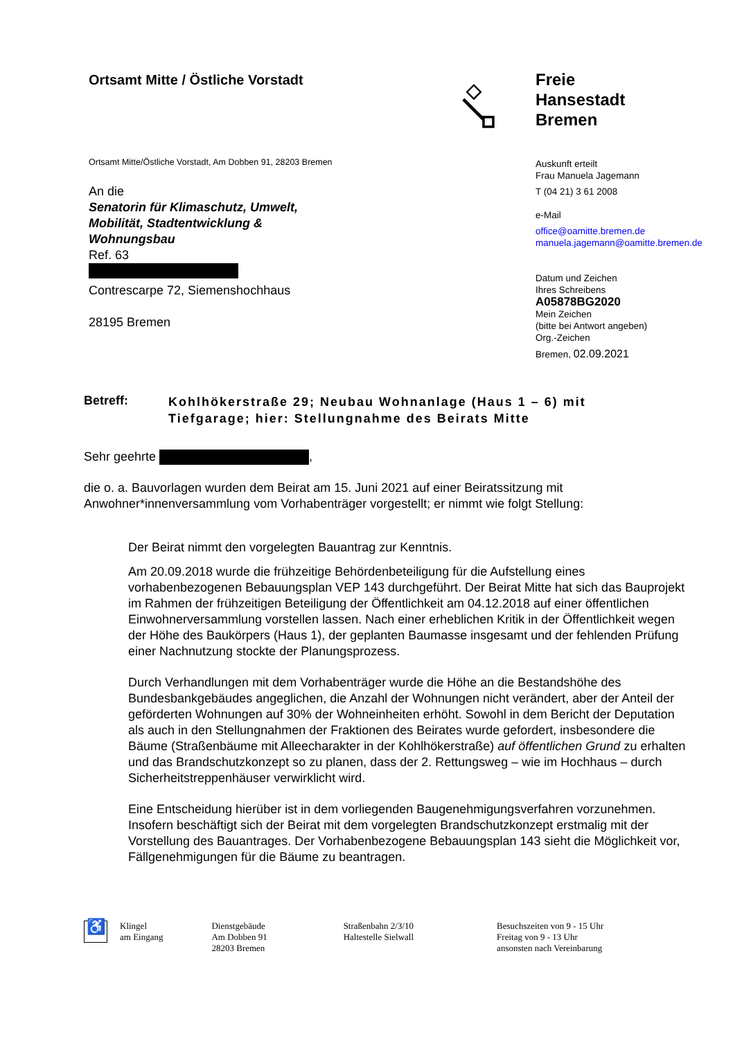Ortsamt Mitte / Östliche Vorstadt
Ortsamt Mitte/Östliche Vorstadt, Am Dobben 91, 28203 Bremen
An die
Senatorin für Klimaschutz, Umwelt,
Mobilität, Stadtentwicklung &
Wohnungsbau
Ref. 63
Contrescarpe 72, Siemenshochhaus
28195 Bremen
Freie
Hansestadt
Bremen
Auskunft erteilt
Frau Manuela Jagemann
T (04 21) 3 61 2008
e-Mail
office@oamitte.bremen.de
manuela.jagemann@oamitte.bremen.de
Datum und Zeichen
Ihres Schreibens
A05878BG2020
Mein Zeichen
(bitte bei Antwort angeben)
Org.-Zeichen
Bremen, 02.09.2021
Betreff:
Kohlhökerstraße 29; Neubau Wohnanlage (Haus 1 – 6) mit
Tiefgarage; hier: Stellungnahme des Beirats Mitte
Sehr geehrte ,
die o. a. Bauvorlagen wurden dem Beirat am 15. Juni 2021 auf einer Beiratssitzung mit Anwohner*innenversammlung vom Vorhabenträger vorgestellt; er nimmt wie folgt Stellung:
Der Beirat nimmt den vorgelegten Bauantrag zur Kenntnis.
Am 20.09.2018 wurde die frühzeitige Behördenbeteiligung für die Aufstellung eines vorhabenbezogenen Bebauungsplan VEP 143 durchgeführt. Der Beirat Mitte hat sich das Bauprojekt im Rahmen der frühzeitigen Beteiligung der Öffentlichkeit am 04.12.2018 auf einer öffentlichen Einwohnerversammlung vorstellen lassen. Nach einer erheblichen Kritik in der Öffentlichkeit wegen der Höhe des Baukörpers (Haus 1), der geplanten Baumasse insgesamt und der fehlenden Prüfung einer Nachnutzung stockte der Planungsprozess.
Durch Verhandlungen mit dem Vorhabenträger wurde die Höhe an die Bestandshöhe des Bundesbankgebäudes angeglichen, die Anzahl der Wohnungen nicht verändert, aber der Anteil der geförderten Wohnungen auf 30% der Wohneinheiten erhöht. Sowohl in dem Bericht der Deputation als auch in den Stellungnahmen der Fraktionen des Beirates wurde gefordert, insbesondere die Bäume (Straßenbäume mit Alleecharakter in der Kohlhökerstraße) auf öffentlichen Grund zu erhalten und das Brandschutzkonzept so zu planen, dass der 2. Rettungsweg – wie im Hochhaus – durch Sicherheitstreppenhäuser verwirklicht wird.
Eine Entscheidung hierüber ist in dem vorliegenden Baugenehmigungsverfahren vorzunehmen. Insofern beschäftigt sich der Beirat mit dem vorgelegten Brandschutzkonzept erstmalig mit der Vorstellung des Bauantrages. Der Vorhabenbezogene Bebauungsplan 143 sieht die Möglichkeit vor, Fällgenehmigungen für die Bäume zu beantragen.
♿
Klingel
am Eingang
Dienstgebäude
Am Dobben 91
28203 Bremen
Straßenbahn 2/3/10
Haltestelle Sielwall
Besuchszeiten von 9 - 15 Uhr
Freitag von 9 - 13 Uhr
ansonsten nach Vereinbarung